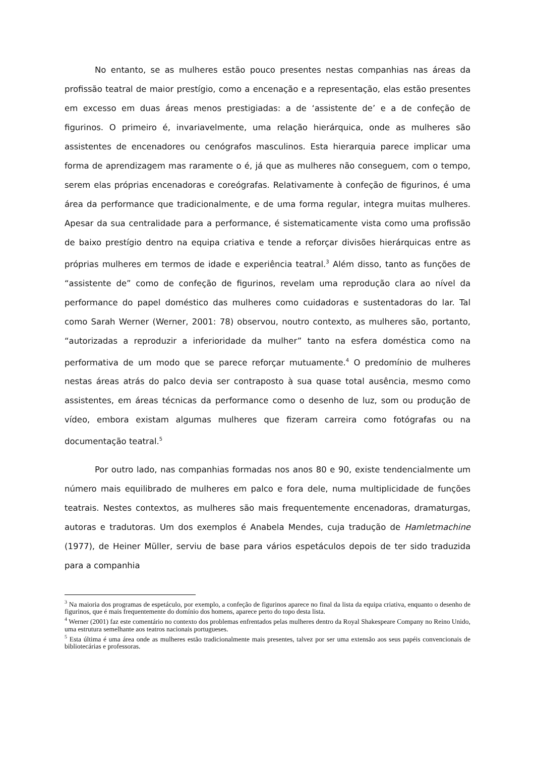No entanto, se as mulheres estão pouco presentes nestas companhias nas áreas da profissão teatral de maior prestígio, como a encenação e a representação, elas estão presentes em excesso em duas áreas menos prestigiadas: a de ‘assistente de’ e a de confeção de figurinos. O primeiro é, invariavelmente, uma relação hierárquica, onde as mulheres são assistentes de encenadores ou cenógrafos masculinos. Esta hierarquia parece implicar uma forma de aprendizagem mas raramente o é, já que as mulheres não conseguem, com o tempo, serem elas próprias encenadoras e coreógrafas. Relativamente à confeção de figurinos, é uma área da performance que tradicionalmente, e de uma forma regular, integra muitas mulheres. Apesar da sua centralidade para a performance, é sistematicamente vista como uma profissão de baixo prestígio dentro na equipa criativa e tende a reforçar divisões hierárquicas entre as próprias mulheres em termos de idade e experiência teatral.<sup>3</sup> Além disso, tanto as funções de “assistente de” como de confeção de figurinos, revelam uma reprodução clara ao nível da performance do papel doméstico das mulheres como cuidadoras e sustentadoras do lar. Tal como Sarah Werner (Werner, 2001: 78) observou, noutro contexto, as mulheres são, portanto, “autorizadas a reproduzir a inferioridade da mulher” tanto na esfera doméstica como na performativa de um modo que se parece reforçar mutuamente.<sup>4</sup> O predomínio de mulheres nestas áreas atrás do palco devia ser contraposto à sua quase total ausência, mesmo como assistentes, em áreas técnicas da performance como o desenho de luz, som ou produção de vídeo, embora existam algumas mulheres que fizeram carreira como fotógrafas ou na documentação teatral.<sup>5</sup>
Por outro lado, nas companhias formadas nos anos 80 e 90, existe tendencialmente um número mais equilibrado de mulheres em palco e fora dele, numa multiplicidade de funções teatrais. Nestes contextos, as mulheres são mais frequentemente encenadoras, dramaturgas, autoras e tradutoras. Um dos exemplos é Anabela Mendes, cuja tradução de Hamletmachine (1977), de Heiner Müller, serviu de base para vários espetáculos depois de ter sido traduzida para a companhia
<sup>3</sup> Na maioria dos programas de espetáculo, por exemplo, a confeção de figurinos aparece no final da lista da equipa criativa, enquanto o desenho de figurinos, que é mais frequentemente do domínio dos homens, aparece perto do topo desta lista.
<sup>4</sup> Werner (2001) faz este comentário no contexto dos problemas enfrentados pelas mulheres dentro da Royal Shakespeare Company no Reino Unido, uma estrutura semelhante aos teatros nacionais portugueses.
<sup>5</sup> Esta última é uma área onde as mulheres estão tradicionalmente mais presentes, talvez por ser uma extensão aos seus papéis convencionais de bibliotecárias e professoras.